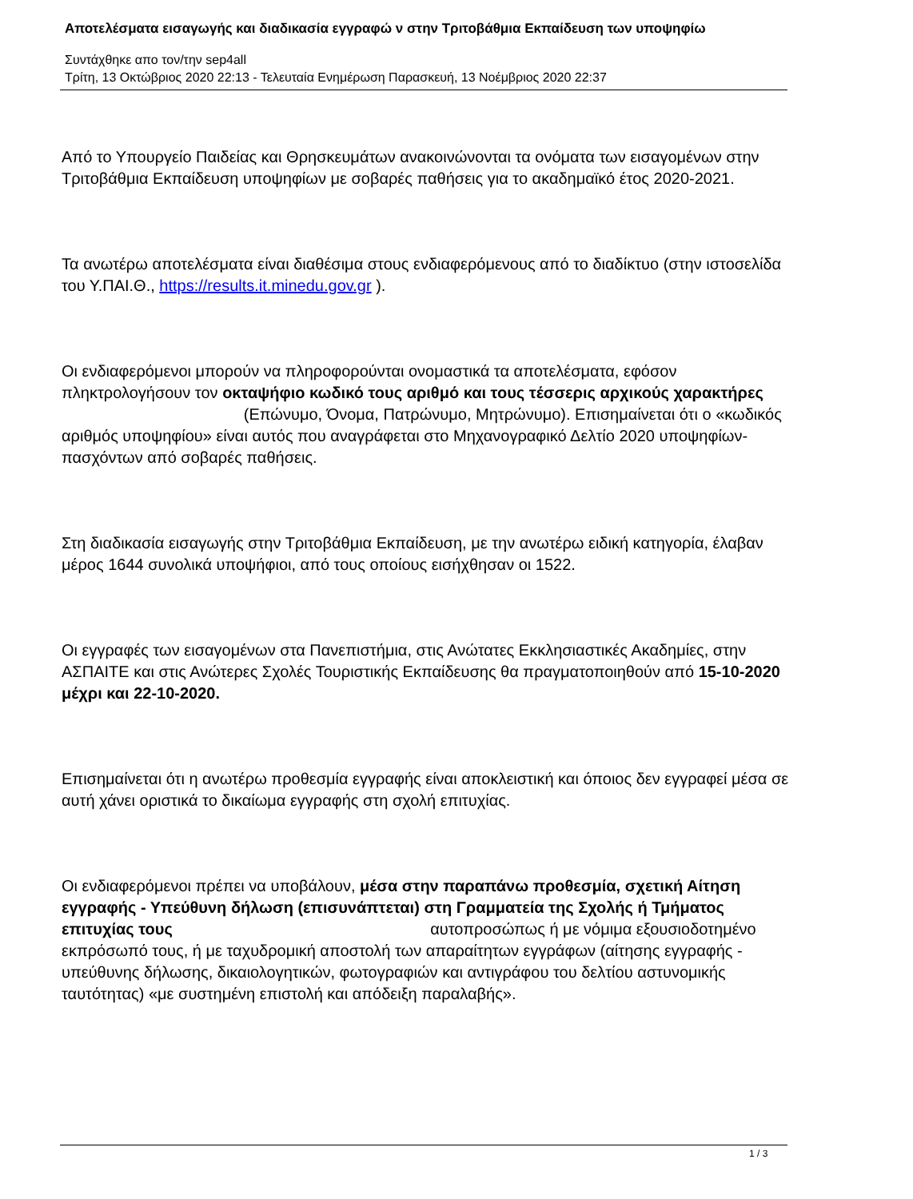Αποτελέσματα εισαγωγής και διαδικασία εγγραφώ ν στην Τριτοβάθμια Εκπαίδευση των υποψηφίω
Συντάχθηκε απο τον/την sep4all
Τρίτη, 13 Οκτώβριος 2020 22:13 - Τελευταία Ενημέρωση Παρασκευή, 13 Νοέμβριος 2020 22:37
Από το Υπουργείο Παιδείας και Θρησκευμάτων ανακοινώνονται τα ονόματα των εισαγομένων στην Τριτοβάθμια Εκπαίδευση υποψηφίων με σοβαρές παθήσεις για το ακαδημαϊκό έτος 2020-2021.
Τα ανωτέρω αποτελέσματα είναι διαθέσιμα στους ενδιαφερόμενους από το διαδίκτυο (στην ιστοσελίδα του Υ.ΠΑΙ.Θ., https://results.it.minedu.gov.gr ).
Οι ενδιαφερόμενοι μπορούν να πληροφορούνται ονομαστικά τα αποτελέσματα, εφόσον πληκτρολογήσουν τον οκταψήφιο κωδικό τους αριθμό και τους τέσσερις αρχικούς χαρακτήρες (Επώνυμο, Όνομα, Πατρώνυμο, Μητρώνυμο). Επισημαίνεται ότι ο «κωδικός αριθμός υποψηφίου» είναι αυτός που αναγράφεται στο Μηχανογραφικό Δελτίο 2020 υποψηφίων-πασχόντων από σοβαρές παθήσεις.
Στη διαδικασία εισαγωγής στην Τριτοβάθμια Εκπαίδευση, με την ανωτέρω ειδική κατηγορία, έλαβαν μέρος 1644 συνολικά υποψήφιοι, από τους οποίους εισήχθησαν οι 1522.
Οι εγγραφές των εισαγομένων στα Πανεπιστήμια, στις Ανώτατες Εκκλησιαστικές Ακαδημίες, στην ΑΣΠΑΙΤΕ και στις Ανώτερες Σχολές Τουριστικής Εκπαίδευσης θα πραγματοποιηθούν από 15-10-2020 μέχρι και 22-10-2020.
Επισημαίνεται ότι η ανωτέρω προθεσμία εγγραφής είναι αποκλειστική και όποιος δεν εγγραφεί μέσα σε αυτή χάνει οριστικά το δικαίωμα εγγραφής στη σχολή επιτυχίας.
Οι ενδιαφερόμενοι πρέπει να υποβάλουν, μέσα στην παραπάνω προθεσμία, σχετική Αίτηση εγγραφής - Υπεύθυνη δήλωση (επισυνάπτεται) στη Γραμματεία της Σχολής ή Τμήματος επιτυχίας τους αυτοπροσώπως ή με νόμιμα εξουσιοδοτημένο εκπρόσωπό τους, ή με ταχυδρομική αποστολή των απαραίτητων εγγράφων (αίτησης εγγραφής - υπεύθυνης δήλωσης, δικαιολογητικών, φωτογραφιών και αντιγράφου του δελτίου αστυνομικής ταυτότητας) «με συστημένη επιστολή και απόδειξη παραλαβής».
1 / 3